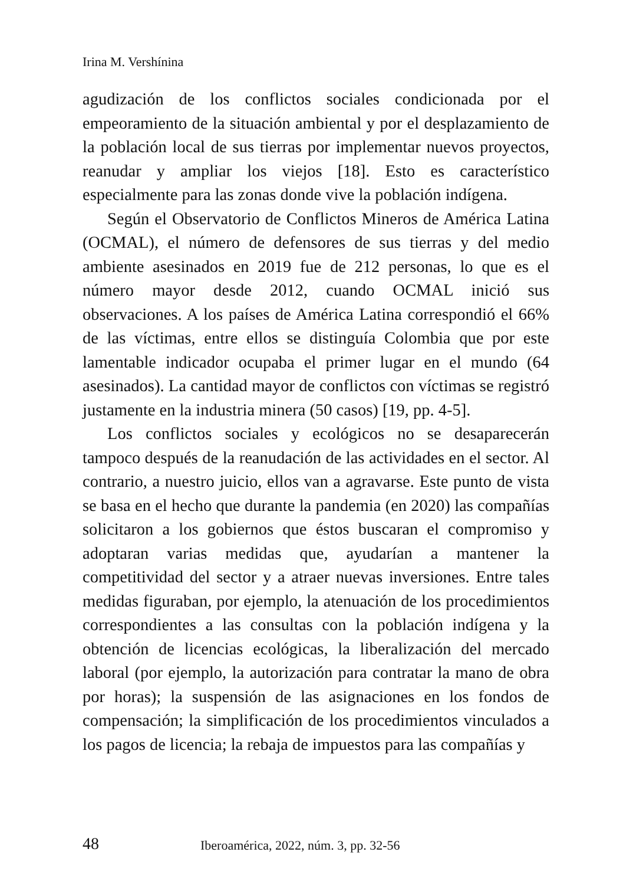Irina M. Vershínina
agudización de los conflictos sociales condicionada por el empeoramiento de la situación ambiental y por el desplazamiento de la población local de sus tierras por implementar nuevos proyectos, reanudar y ampliar los viejos [18]. Esto es característico especialmente para las zonas donde vive la población indígena.
Según el Observatorio de Conflictos Mineros de América Latina (OCMAL), el número de defensores de sus tierras y del medio ambiente asesinados en 2019 fue de 212 personas, lo que es el número mayor desde 2012, cuando OCMAL inició sus observaciones. A los países de América Latina correspondió el 66% de las víctimas, entre ellos se distinguía Colombia que por este lamentable indicador ocupaba el primer lugar en el mundo (64 asesinados). La cantidad mayor de conflictos con víctimas se registró justamente en la industria minera (50 casos) [19, pp. 4-5].
Los conflictos sociales y ecológicos no se desaparecerán tampoco después de la reanudación de las actividades en el sector. Al contrario, a nuestro juicio, ellos van a agravarse. Este punto de vista se basa en el hecho que durante la pandemia (en 2020) las compañías solicitaron a los gobiernos que éstos buscaran el compromiso y adoptaran varias medidas que, ayudarían a mantener la competitividad del sector y a atraer nuevas inversiones. Entre tales medidas figuraban, por ejemplo, la atenuación de los procedimientos correspondientes a las consultas con la población indígena y la obtención de licencias ecológicas, la liberalización del mercado laboral (por ejemplo, la autorización para contratar la mano de obra por horas); la suspensión de las asignaciones en los fondos de compensación; la simplificación de los procedimientos vinculados a los pagos de licencia; la rebaja de impuestos para las compañías y
48 Iberoamérica, 2022, núm. 3, pp. 32-56